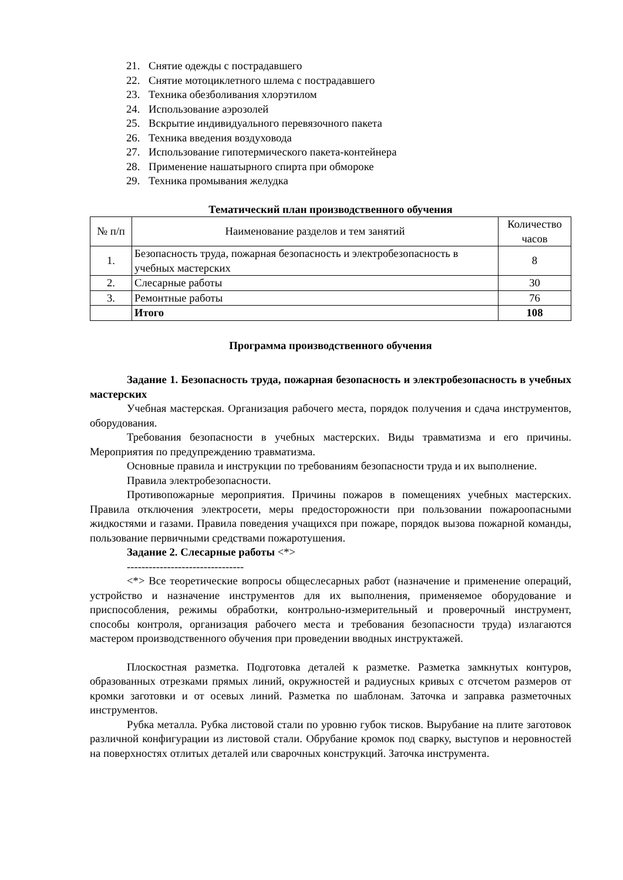21. Снятие одежды с пострадавшего
22. Снятие мотоциклетного шлема с пострадавшего
23. Техника обезболивания хлорэтилом
24. Использование аэрозолей
25. Вскрытие индивидуального перевязочного пакета
26. Техника введения воздуховода
27. Использование гипотермического пакета-контейнера
28. Применение нашатырного спирта при обмороке
29. Техника промывания желудка
Тематический план производственного обучения
| № п/п | Наименование разделов и тем занятий | Количество часов |
| --- | --- | --- |
| 1. | Безопасность труда, пожарная безопасность и электробезопасность в учебных мастерских | 8 |
| 2. | Слесарные работы | 30 |
| 3. | Ремонтные работы | 76 |
| | Итого | 108 |
Программа производственного обучения
Задание 1. Безопасность труда, пожарная безопасность и электробезопасность в учебных мастерских
Учебная мастерская. Организация рабочего места, порядок получения и сдача инструментов, оборудования.
Требования безопасности в учебных мастерских. Виды травматизма и его причины. Мероприятия по предупреждению травматизма.
Основные правила и инструкции по требованиям безопасности труда и их выполнение.
Правила электробезопасности.
Противопожарные мероприятия. Причины пожаров в помещениях учебных мастерских. Правила отключения электросети, меры предосторожности при пользовании пожароопасными жидкостями и газами. Правила поведения учащихся при пожаре, порядок вызова пожарной команды, пользование первичными средствами пожаротушения.
Задание 2. Слесарные работы <*>
--------------------------------
<*> Все теоретические вопросы общеслесарных работ (назначение и применение операций, устройство и назначение инструментов для их выполнения, применяемое оборудование и приспособления, режимы обработки, контрольно-измерительный и проверочный инструмент, способы контроля, организация рабочего места и требования безопасности труда) излагаются мастером производственного обучения при проведении вводных инструктажей.
Плоскостная разметка. Подготовка деталей к разметке. Разметка замкнутых контуров, образованных отрезками прямых линий, окружностей и радиусных кривых с отсчетом размеров от кромки заготовки и от осевых линий. Разметка по шаблонам. Заточка и заправка разметочных инструментов.
Рубка металла. Рубка листовой стали по уровню губок тисков. Вырубание на плите заготовок различной конфигурации из листовой стали. Обрубание кромок под сварку, выступов и неровностей на поверхностях отлитых деталей или сварочных конструкций. Заточка инструмента.